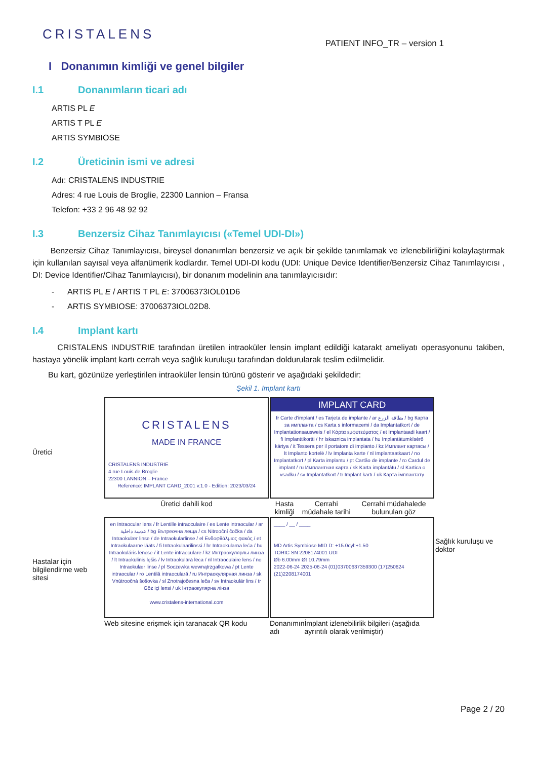CRISTALENS
PATIENT INFO_TR – version 1
I Donanımın kimliği ve genel bilgiler
I.1 Donanımların ticari adı
ARTIS PL E
ARTIS T PL E
ARTIS SYMBIOSE
I.2 Üreticinin ismi ve adresi
Adı: CRISTALENS INDUSTRIE
Adres: 4 rue Louis de Broglie, 22300 Lannion – Fransa
Telefon: +33 2 96 48 92 92
I.3 Benzersiz Cihaz Tanımlayıcısı («Temel UDI-DI»)
Benzersiz Cihaz Tanımlayıcısı, bireysel donanımları benzersiz ve açık bir şekilde tanımlamak ve izlenebilirliğini kolaylaştırmak için kullanılan sayısal veya alfanümerik kodlardır. Temel UDI-DI kodu (UDI: Unique Device Identifier/Benzersiz Cihaz Tanımlayıcısı , DI: Device Identifier/Cihaz Tanımlayıcısı), bir donanım modelinin ana tanımlayıcısıdır:
- ARTIS PL E / ARTIS T PL E: 37006373IOL01D6
- ARTIS SYMBIOSE: 37006373IOL02D8.
I.4 Implant kartı
CRISTALENS INDUSTRIE tarafından üretilen intraoküler lensin implant edildiği katarakt ameliyatı operasyonunu takiben, hastaya yönelik implant kartı cerrah veya sağlık kuruluşu tarafından doldurularak teslim edilmelidir.
Bu kart, gözünüze yerleştirilen intraoküler lensin türünü gösterir ve aşağıdaki şekildedir:
Şekil 1. Implant kartı
Üretici
CRISTALENS
MADE IN FRANCE
CRISTALENS INDUSTRIE
4 rue Louis de Broglie
22300 LANNION – France
Reference: IMPLANT CARD_2001 v.1.0 - Edition: 2023/03/24
IMPLANT CARD
fr Carte d'implant / es Tarjeta de implante / ar بطاقة الزرع / bg Карта за импланта / cs Karta s informacemi / da Implantatkort / de Implantationsausweis / el Κάρτα εμφυτεύματος / et Implantaadi kaart / fi Implanttikortti / hr Iskaznica implantata / hu Implantátumkísérő kártya / it Tessera per il portatore di impianto / kz Имплант картасы / lt Implanto kortelė / lv Implanta karte / nl Implantaatkaart / no Implantatkort / pl Karta implantu / pt Cartão de implante / ro Cardul de implant / ru Имплантная карта / sk Karta implantátu / sl Kartica o vsadku / sv Implantatkort / tr Implant kartı / uk Карта імплантату
Üretici dahili kod
Hasta kimliği Cerrahi müdahale tarihi Cerrahi müdahalede bulunulan göz
Hastalar için bilgilendirme web sitesi
en Intraocular lens / fr Lentille intraoculaire / es Lente intraocular / ar عدسة داخلية / bg Вътреочна леща / cs Nitrooční čočka / da Intraokulær linse / de Intraokularlinse / el Ενδοφθάλμιος φακός / et Intraokulaarne lääts / fi Intraokulaarilinssi / hr Intraokularna leća / hu Intraokuláris lencse / it Lente intraoculare / kz Интраокулярлы линза / lt Intraokulinis lęšis / lv Intraokulārā lēca / nl Intraoculaire lens / no Intraokulær linse / pl Soczewka wewnątrzgałkowa / pt Lente intraocular / ro Lentilă intraoculară / ru Интраокулярная линза / sk Vnútroočná šošovka / sl Znotrajočesna leča / sv Intraokulär lins / tr Göz içi lensi / uk Інтраокулярна лінза
www.cristalens-international.com
____ / __ / ____
MD Artis Symbiose MID D: +15.0cyl:+1.50
TORIC SN 2208174001 UDI
Øb 6.00mm Øt 10.79mm
2022-06-24 2025-06-24 (01)03700637359300 (17)250624 (21)2208174001
Sağlık kuruluşu ve doktor
Web sitesine erişmek için taranacak QR kodu
Donanımın adı İmplant izlenebilirlik bilgileri (aşağıda ayrıntılı olarak verilmiştir)
Page 2 / 20